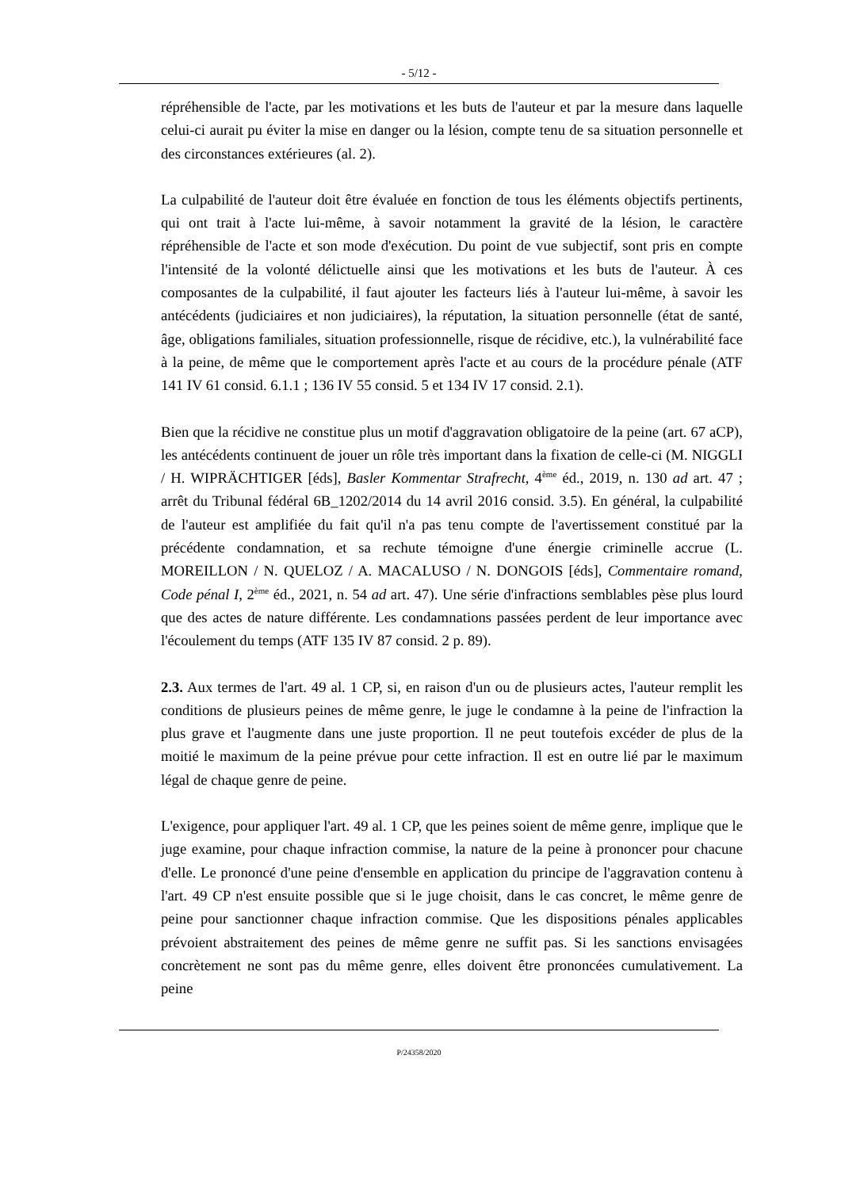- 5/12 -
répréhensible de l'acte, par les motivations et les buts de l'auteur et par la mesure dans laquelle celui-ci aurait pu éviter la mise en danger ou la lésion, compte tenu de sa situation personnelle et des circonstances extérieures (al. 2).
La culpabilité de l'auteur doit être évaluée en fonction de tous les éléments objectifs pertinents, qui ont trait à l'acte lui-même, à savoir notamment la gravité de la lésion, le caractère répréhensible de l'acte et son mode d'exécution. Du point de vue subjectif, sont pris en compte l'intensité de la volonté délictuelle ainsi que les motivations et les buts de l'auteur. À ces composantes de la culpabilité, il faut ajouter les facteurs liés à l'auteur lui-même, à savoir les antécédents (judiciaires et non judiciaires), la réputation, la situation personnelle (état de santé, âge, obligations familiales, situation professionnelle, risque de récidive, etc.), la vulnérabilité face à la peine, de même que le comportement après l'acte et au cours de la procédure pénale (ATF 141 IV 61 consid. 6.1.1 ; 136 IV 55 consid. 5 et 134 IV 17 consid. 2.1).
Bien que la récidive ne constitue plus un motif d'aggravation obligatoire de la peine (art. 67 aCP), les antécédents continuent de jouer un rôle très important dans la fixation de celle-ci (M. NIGGLI / H. WIPRÄCHTIGER [éds], Basler Kommentar Strafrecht, 4<sup>ème</sup> éd., 2019, n. 130 ad art. 47 ; arrêt du Tribunal fédéral 6B_1202/2014 du 14 avril 2016 consid. 3.5). En général, la culpabilité de l'auteur est amplifiée du fait qu'il n'a pas tenu compte de l'avertissement constitué par la précédente condamnation, et sa rechute témoigne d'une énergie criminelle accrue (L. MOREILLON / N. QUELOZ / A. MACALUSO / N. DONGOIS [éds], Commentaire romand, Code pénal I, 2<sup>ème</sup> éd., 2021, n. 54 ad art. 47). Une série d'infractions semblables pèse plus lourd que des actes de nature différente. Les condamnations passées perdent de leur importance avec l'écoulement du temps (ATF 135 IV 87 consid. 2 p. 89).
2.3. Aux termes de l'art. 49 al. 1 CP, si, en raison d'un ou de plusieurs actes, l'auteur remplit les conditions de plusieurs peines de même genre, le juge le condamne à la peine de l'infraction la plus grave et l'augmente dans une juste proportion. Il ne peut toutefois excéder de plus de la moitié le maximum de la peine prévue pour cette infraction. Il est en outre lié par le maximum légal de chaque genre de peine.
L'exigence, pour appliquer l'art. 49 al. 1 CP, que les peines soient de même genre, implique que le juge examine, pour chaque infraction commise, la nature de la peine à prononcer pour chacune d'elle. Le prononcé d'une peine d'ensemble en application du principe de l'aggravation contenu à l'art. 49 CP n'est ensuite possible que si le juge choisit, dans le cas concret, le même genre de peine pour sanctionner chaque infraction commise. Que les dispositions pénales applicables prévoient abstraitement des peines de même genre ne suffit pas. Si les sanctions envisagées concrètement ne sont pas du même genre, elles doivent être prononcées cumulativement. La peine
P/24358/2020